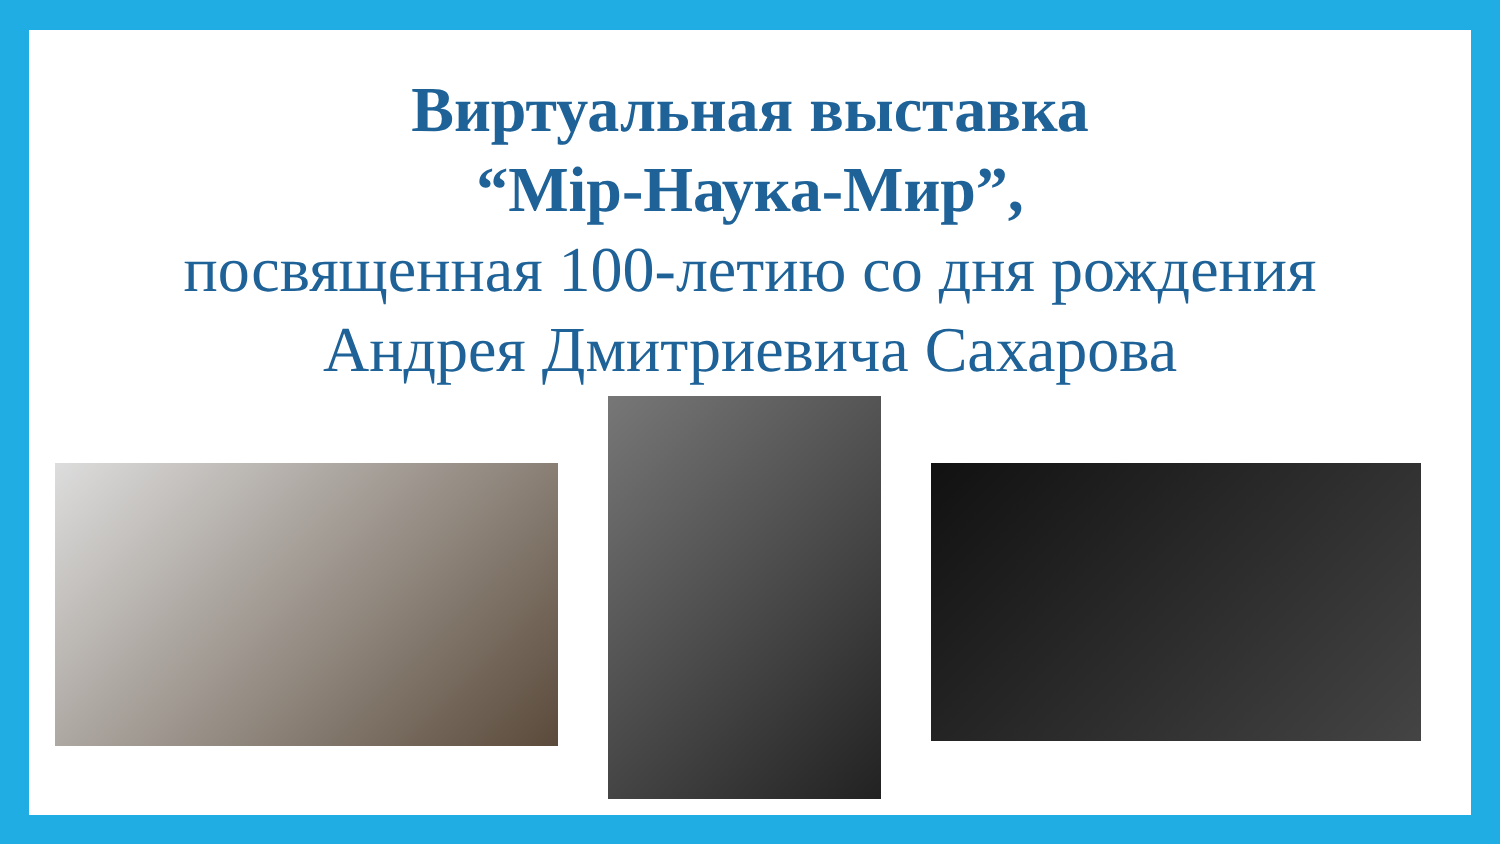Виртуальная выставка
“Міp-Наука-Мир”,
посвященная 100-летию со дня рождения
Андрея Дмитриевича Сахарова